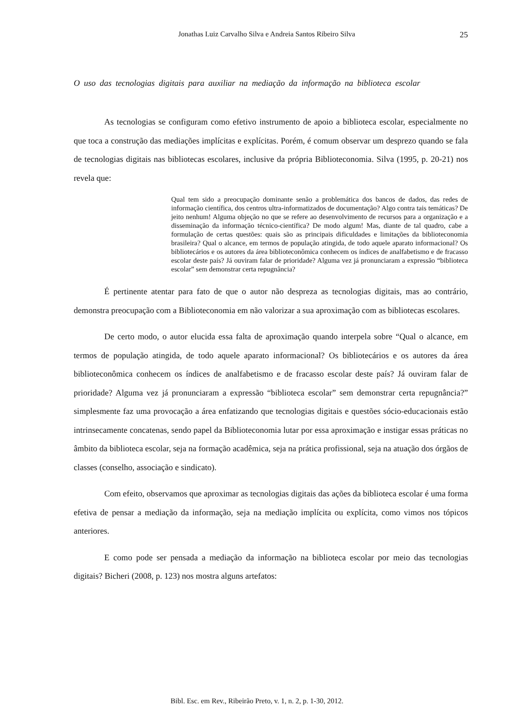Jonathas Luiz Carvalho Silva e Andreia Santos Ribeiro Silva 25
O uso das tecnologias digitais para auxiliar na mediação da informação na biblioteca escolar
As tecnologias se configuram como efetivo instrumento de apoio a biblioteca escolar, especialmente no que toca a construção das mediações implícitas e explícitas. Porém, é comum observar um desprezo quando se fala de tecnologias digitais nas bibliotecas escolares, inclusive da própria Biblioteconomia. Silva (1995, p. 20-21) nos revela que:
Qual tem sido a preocupação dominante senão a problemática dos bancos de dados, das redes de informação científica, dos centros ultra-informatizados de documentação? Algo contra tais temáticas? De jeito nenhum! Alguma objeção no que se refere ao desenvolvimento de recursos para a organização e a disseminação da informação técnico-científica? De modo algum! Mas, diante de tal quadro, cabe a formulação de certas questões: quais são as principais dificuldades e limitações da biblioteconomia brasileira? Qual o alcance, em termos de população atingida, de todo aquele aparato informacional? Os bibliotecários e os autores da área biblioteconômica conhecem os índices de analfabetismo e de fracasso escolar deste país? Já ouviram falar de prioridade? Alguma vez já pronunciaram a expressão “biblioteca escolar” sem demonstrar certa repugnância?
É pertinente atentar para fato de que o autor não despreza as tecnologias digitais, mas ao contrário, demonstra preocupação com a Biblioteconomia em não valorizar a sua aproximação com as bibliotecas escolares.
De certo modo, o autor elucida essa falta de aproximação quando interpela sobre “Qual o alcance, em termos de população atingida, de todo aquele aparato informacional? Os bibliotecários e os autores da área biblioteconômica conhecem os índices de analfabetismo e de fracasso escolar deste país? Já ouviram falar de prioridade? Alguma vez já pronunciaram a expressão “biblioteca escolar” sem demonstrar certa repugnância?” simplesmente faz uma provocação a área enfatizando que tecnologias digitais e questões sócio-educacionais estão intrinsecamente concatenas, sendo papel da Biblioteconomia lutar por essa aproximação e instigar essas práticas no âmbito da biblioteca escolar, seja na formação acadêmica, seja na prática profissional, seja na atuação dos órgãos de classes (conselho, associação e sindicato).
Com efeito, observamos que aproximar as tecnologias digitais das ações da biblioteca escolar é uma forma efetiva de pensar a mediação da informação, seja na mediação implícita ou explícita, como vimos nos tópicos anteriores.
E como pode ser pensada a mediação da informação na biblioteca escolar por meio das tecnologias digitais? Bicheri (2008, p. 123) nos mostra alguns artefatos:
Bibl. Esc. em Rev., Ribeirão Preto, v. 1, n. 2, p. 1-30, 2012.